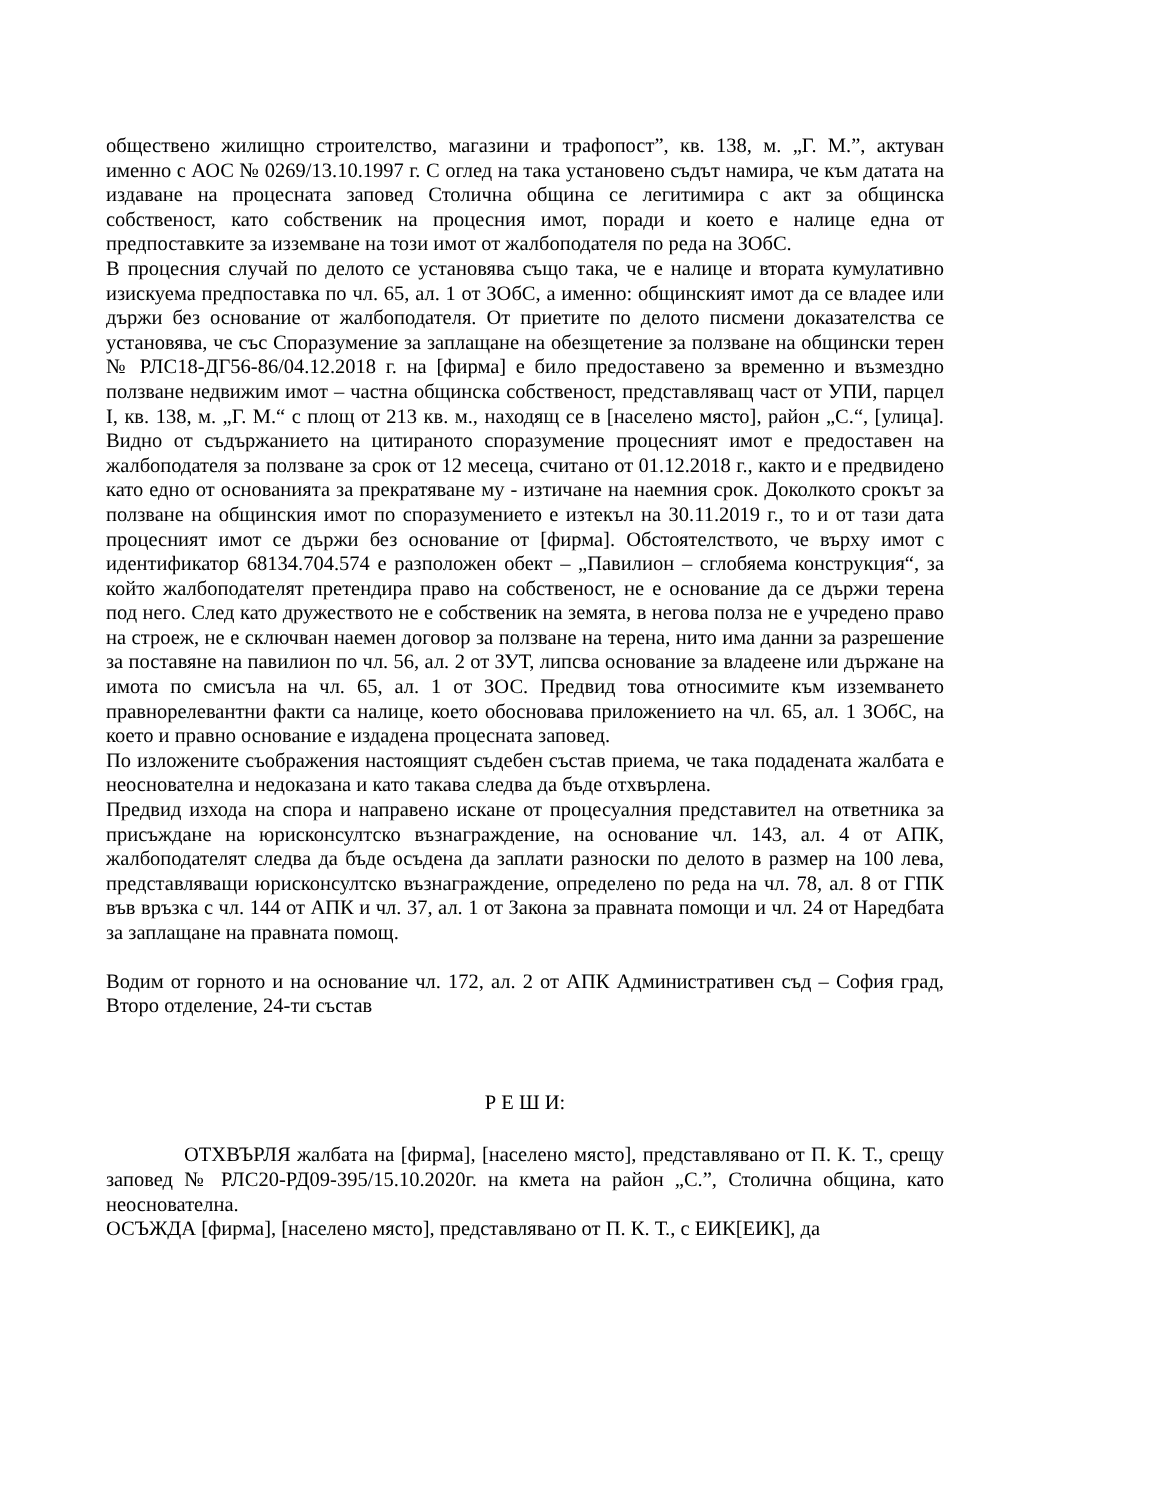обществено жилищно строителство, магазини и трафопост”, кв. 138, м. „Г. М.”, актуван именно с АОС № 0269/13.10.1997 г. С оглед на така установено съдът намира, че към датата на издаване на процесната заповед Столична община се легитимира с акт за общинска собственост, като собственик на процесния имот, поради и което е налице една от предпоставките за изземване на този имот от жалбоподателя по реда на ЗОбС.
В процесния случай по делото се установява също така, че е налице и втората кумулативно изискуема предпоставка по чл. 65, ал. 1 от ЗОбС, а именно: общинският имот да се владее или държи без основание от жалбоподателя. От приетите по делото писмени доказателства се установява, че със Споразумение за заплащане на обезщетение за ползване на общински терен № РЛС18-ДГ56-86/04.12.2018 г. на [фирма] е било предоставено за временно и възмездно ползване недвижим имот – частна общинска собственост, представляващ част от УПИ, парцел I, кв. 138, м. „Г. М.“ с площ от 213 кв. м., находящ се в [населено място], район „С.“, [улица]. Видно от съдържанието на цитираното споразумение процесният имот е предоставен на жалбоподателя за ползване за срок от 12 месеца, считано от 01.12.2018 г., както и е предвидено като едно от основанията за прекратяване му - изтичане на наемния срок. Доколкото срокът за ползване на общинския имот по споразумението е изтекъл на 30.11.2019 г., то и от тази дата процесният имот се държи без основание от [фирма]. Обстоятелството, че върху имот с идентификатор 68134.704.574 е разположен обект – „Павилион – сглобяема конструкция“, за който жалбоподателят претендира право на собственост, не е основание да се държи терена под него. След като дружеството не е собственик на земята, в негова полза не е учредено право на строеж, не е сключван наемен договор за ползване на терена, нито има данни за разрешение за поставяне на павилион по чл. 56, ал. 2 от ЗУТ, липсва основание за владеене или държане на имота по смисъла на чл. 65, ал. 1 от ЗОС. Предвид това относимите към изземването правнорелевантни факти са налице, което обосновава приложението на чл. 65, ал. 1 ЗОбС, на което и правно основание е издадена процесната заповед.
По изложените съображения настоящият съдебен състав приема, че така подадената жалбата е неоснователна и недоказана и като такава следва да бъде отхвърлена.
Предвид изхода на спора и направено искане от процесуалния представител на ответника за присъждане на юрисконсултско възнаграждение, на основание чл. 143, ал. 4 от АПК, жалбоподателят следва да бъде осъдена да заплати разноски по делото в размер на 100 лева, представляващи юрисконсултско възнаграждение, определено по реда на чл. 78, ал. 8 от ГПК във връзка с чл. 144 от АПК и чл. 37, ал. 1 от Закона за правната помощи и чл. 24 от Наредбата за заплащане на правната помощ.
Водим от горното и на основание чл. 172, ал. 2 от АПК Административен съд – София град, Второ отделение, 24-ти състав
Р Е Ш И:
ОТХВЪРЛЯ жалбата на [фирма], [населено място], представлявано от П. К. Т., срещу заповед № РЛС20-РД09-395/15.10.2020г. на кмета на район „С.”, Столична община, като неоснователна.
ОСЪЖДА [фирма], [населено място], представлявано от П. К. Т., с ЕИК[ЕИК], да